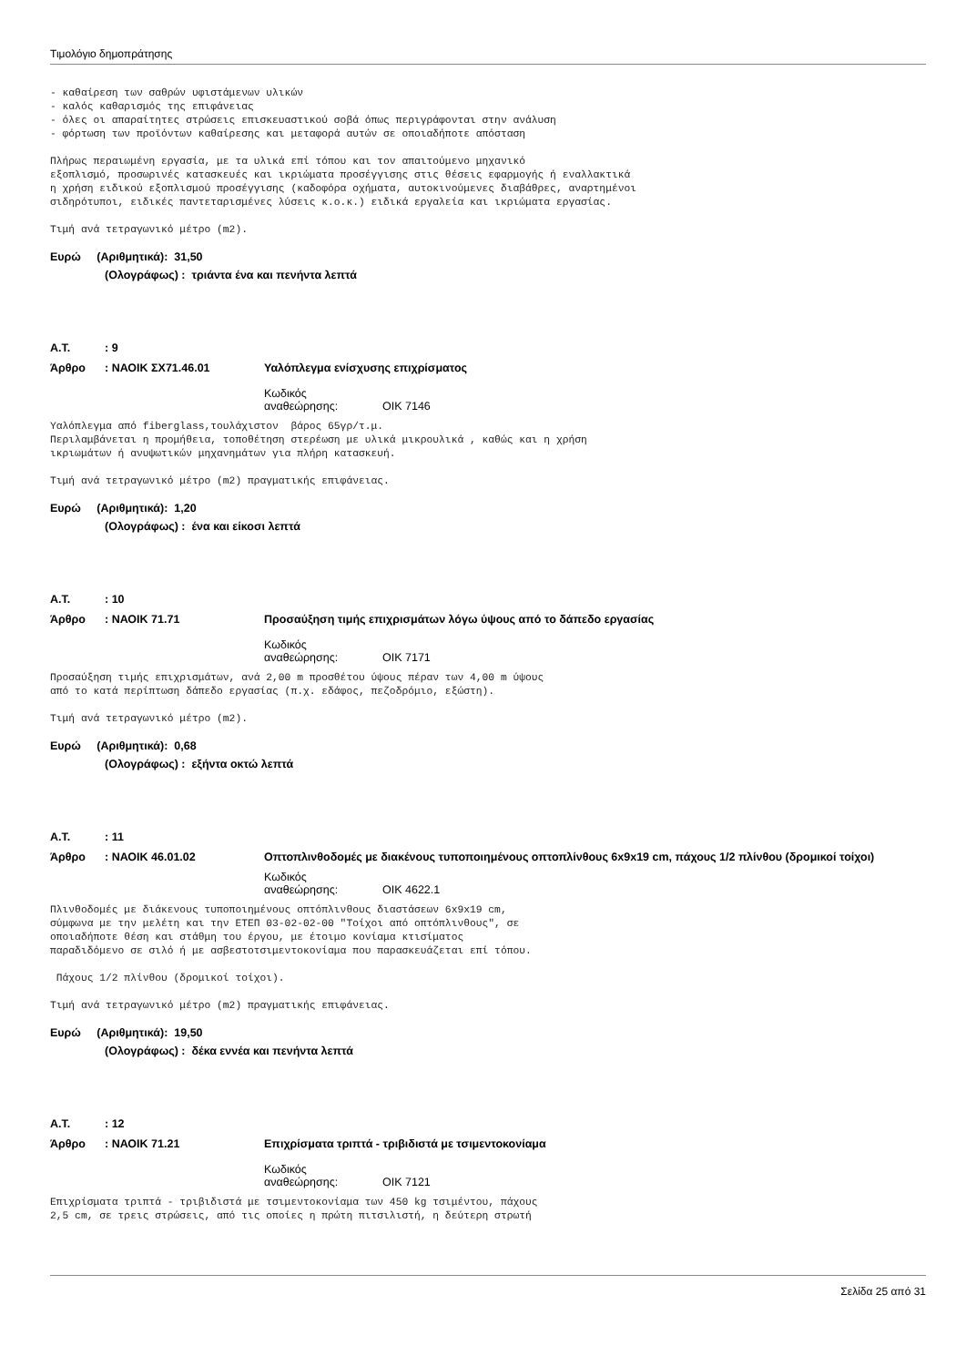Τιμολόγιο δημοπράτησης
- καθαίρεση των σαθρών υφιστάμενων υλικών - καλός καθαρισμός της επιφάνειας - όλες οι απαραίτητες στρώσεις επισκευαστικού σοβά όπως περιγράφονται στην ανάλυση - φόρτωση των προϊόντων καθαίρεσης και μεταφορά αυτών σε οποιαδήποτε απόσταση
Πλήρως περαιωμένη εργασία, με τα υλικά επί τόπου και τον απαιτούμενο μηχανικό εξοπλισμό, προσωρινές κατασκευές και ικριώματα προσέγγισης στις θέσεις εφαρμογής ή εναλλακτικά η χρήση ειδικού εξοπλισμού προσέγγισης (καδοφόρα οχήματα, αυτοκινούμενες διαβάθρες, αναρτημένοι σιδηρότυποι, ειδικές παντεταρισμένες λύσεις κ.ο.κ.) ειδικά εργαλεία και ικριώματα εργασίας.
Τιμή ανά τετραγωνικό μέτρο (m2).
Ευρώ (Αριθμητικά): 31,50
(Ολογράφως) : τριάντα ένα και πενήντα λεπτά
Α.Τ.: 9
Άρθρο: ΝΑΟΙΚ ΣΧ71.46.01 Υαλόπλεγμα ενίσχυσης επιχρίσματος
Κωδικός αναθεώρησης: ΟΙΚ 7146
Υαλόπλεγμα από fiberglass,τουλάχιστον βάρος 65γρ/τ.μ. Περιλαμβάνεται η προμήθεια, τοποθέτηση στερέωση με υλικά μικρουλικά , καθώς και η χρήση ικριωμάτων ή ανυψωτικών μηχανημάτων για πλήρη κατασκευή.
Τιμή ανά τετραγωνικό μέτρο (m2) πραγματικής επιφάνειας.
Ευρώ (Αριθμητικά): 1,20
(Ολογράφως) : ένα και είκοσι λεπτά
Α.Τ.: 10
Άρθρο: ΝΑΟΙΚ 71.71 Προσαύξηση τιμής επιχρισμάτων λόγω ύψους από το δάπεδο εργασίας
Κωδικός αναθεώρησης: ΟΙΚ 7171
Προσαύξηση τιμής επιχρισμάτων, ανά 2,00 m προσθέτου ύψους πέραν των 4,00 m ύψους από το κατά περίπτωση δάπεδο εργασίας (π.χ. εδάφος, πεζοδρόμιο, εξώστη).
Τιμή ανά τετραγωνικό μέτρο (m2).
Ευρώ (Αριθμητικά): 0,68
(Ολογράφως) : εξήντα οκτώ λεπτά
Α.Τ.: 11
Άρθρο: ΝΑΟΙΚ 46.01.02 Οπτοπλινθοδομές με διακένους τυποποιημένους οπτοπλίνθους 6x9x19 cm, πάχους 1/2 πλίνθου (δρομικοί τοίχοι)
Κωδικός αναθεώρησης: ΟΙΚ 4622.1
Πλινθοδομές με διάκενους τυποποιημένους οπτόπλινθους διαστάσεων 6x9x19 cm, σύμφωνα με την μελέτη και την ΕΤΕΠ 03-02-02-00 "Τοίχοι από οπτόπλινθους", σε οποιαδήποτε θέση και στάθμη του έργου, με έτοιμο κονίαμα κτισίματος παραδιδόμενο σε σιλό ή με ασβεστοτσιμεντοκονίαμα που παρασκευάζεται επί τόπου.
Πάχους 1/2 πλίνθου (δρομικοί τοίχοι).
Τιμή ανά τετραγωνικό μέτρο (m2) πραγματικής επιφάνειας.
Ευρώ (Αριθμητικά): 19,50
(Ολογράφως) : δέκα εννέα και πενήντα λεπτά
Α.Τ.: 12
Άρθρο: ΝΑΟΙΚ 71.21 Επιχρίσματα τριπτά - τριβιδιστά με τσιμεντοκονίαμα
Κωδικός αναθεώρησης: ΟΙΚ 7121
Επιχρίσματα τριπτά - τριβιδιστά με τσιμεντοκονίαμα των 450 kg τσιμέντου, πάχους 2,5 cm, σε τρεις στρώσεις, από τις οποίες η πρώτη πιτσιλιστή, η δεύτερη στρωτή
Σελίδα 25 από 31